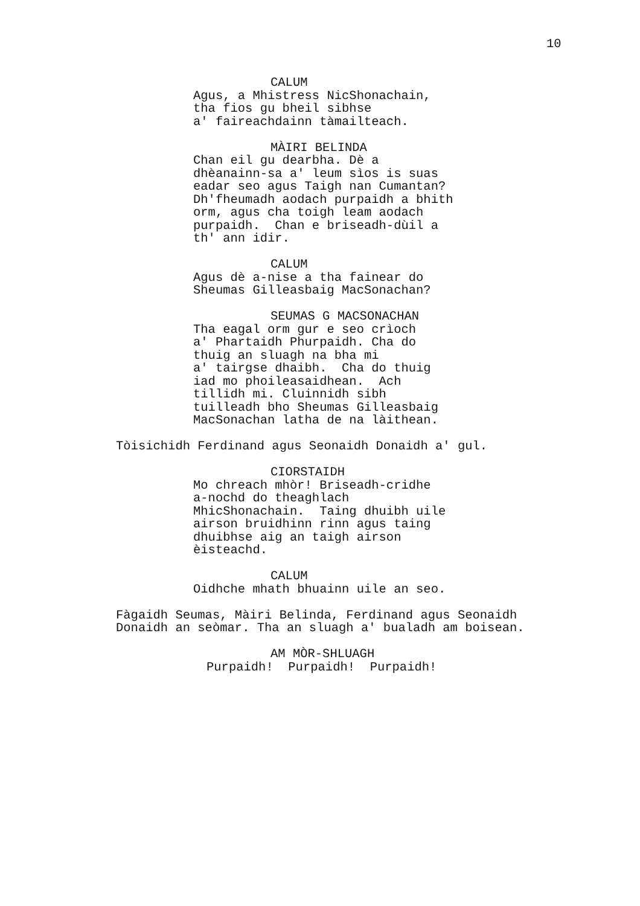10
CALUM Agus, a Mhistress NicShonachain, tha fios gu bheil sibhse a' faireachdainn tàmailteach.
MÀIRI BELINDA Chan eil gu dearbha. Dè a dhèanainn-sa a' leum sìos is suas eadar seo agus Taigh nan Cumantan? Dh'fheumadh aodach purpaidh a bhith orm, agus cha toigh leam aodach purpaidh. Chan e briseadh-dùil a th' ann idir.
CALUM Agus dè a-nise a tha fainear do Sheumas Gilleasbaig MacSonachan?
SEUMAS G MACSONACHAN Tha eagal orm gur e seo crìoch a' Phartaidh Phurpaidh. Cha do thuig an sluagh na bha mi a' tairgse dhaibh. Cha do thuig iad mo phoileasaidhean. Ach tillidh mi. Cluinnidh sibh tuilleadh bho Sheumas Gilleasbaig MacSonachan latha de na làithean.
Tòisichidh Ferdinand agus Seonaidh Donaidh a' gul.
CIORSTAIDH Mo chreach mhòr! Briseadh-cridhe a-nochd do theaghlach MhicShonachain. Taing dhuibh uile airson bruidhinn rinn agus taing dhuibhse aig an taigh airson èisteachd.
CALUM Oidhche mhath bhuainn uile an seo.
Fàgaidh Seumas, Màiri Belinda, Ferdinand agus Seonaidh Donaidh an seòmar. Tha an sluagh a' bualadh am boisean.
AM MÒR-SHLUAGH Purpaidh! Purpaidh! Purpaidh!